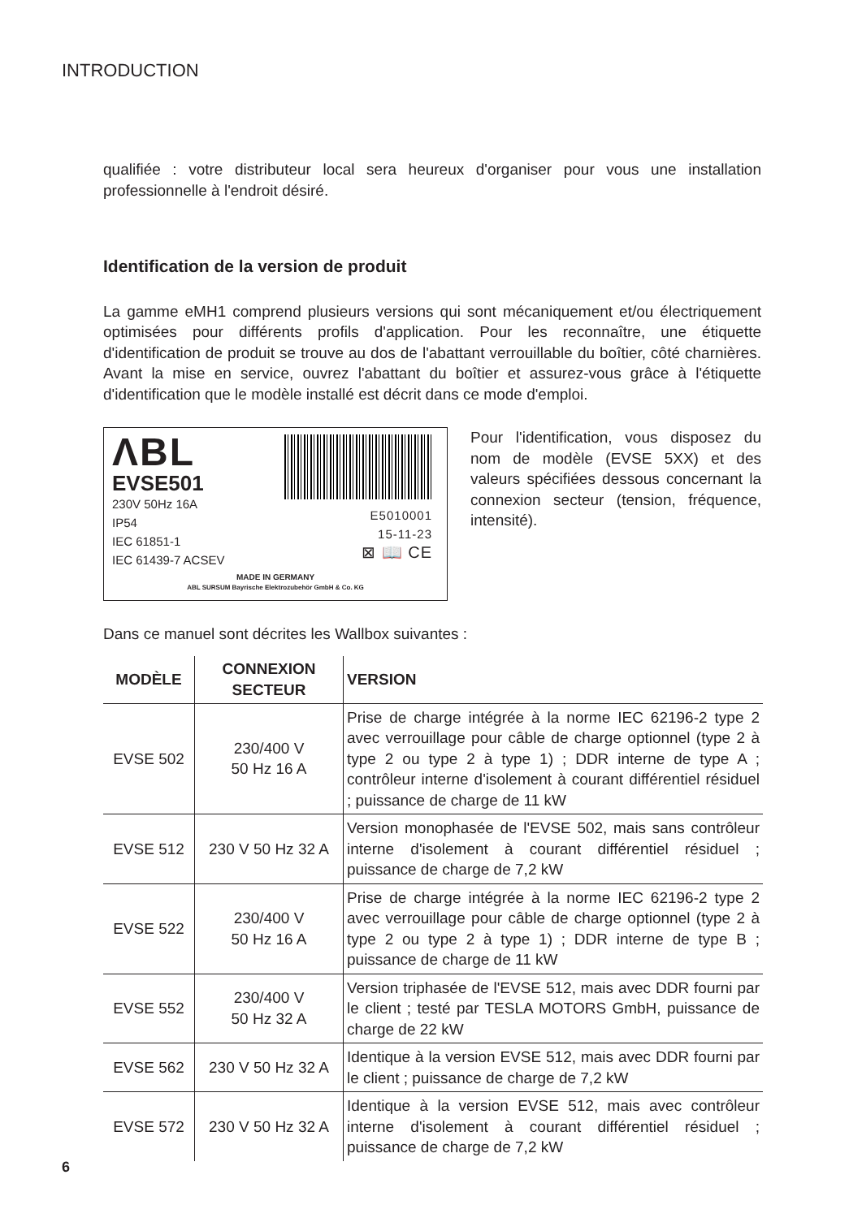INTRODUCTION
qualifiée : votre distributeur local sera heureux d'organiser pour vous une installation professionnelle à l'endroit désiré.
Identification de la version de produit
La gamme eMH1 comprend plusieurs versions qui sont mécaniquement et/ou électriquement optimisées pour différents profils d'application. Pour les reconnaître, une étiquette d'identification de produit se trouve au dos de l'abattant verrouillable du boîtier, côté charnières. Avant la mise en service, ouvrez l'abattant du boîtier et assurez-vous grâce à l'étiquette d'identification que le modèle installé est décrit dans ce mode d'emploi.
ΛBL
EVSE501
230V 50Hz 16A
IP54
IEC 61851-1
IEC 61439-7 ACSEV
E5010001
15-11-23
⊠ 📖 CE
MADE IN GERMANY
ABL SURSUM Bayrische Elektrozubehör GmbH & Co. KG
Pour l'identification, vous disposez du nom de modèle (EVSE 5XX) et des valeurs spécifiées dessous concernant la connexion secteur (tension, fréquence, intensité).
Dans ce manuel sont décrites les Wallbox suivantes :
| MODÈLE | CONNEXION SECTEUR | VERSION |
| --- | --- | --- |
| EVSE 502 | 230/400 V 50 Hz 16 A | Prise de charge intégrée à la norme IEC 62196-2 type 2 avec verrouillage pour câble de charge optionnel (type 2 à type 2 ou type 2 à type 1) ; DDR interne de type A ; contrôleur interne d'isolement à courant différentiel résiduel ; puissance de charge de 11 kW |
| EVSE 512 | 230 V 50 Hz 32 A | Version monophasée de l'EVSE 502, mais sans contrôleur interne d'isolement à courant différentiel résiduel ; puissance de charge de 7,2 kW |
| EVSE 522 | 230/400 V 50 Hz 16 A | Prise de charge intégrée à la norme IEC 62196-2 type 2 avec verrouillage pour câble de charge optionnel (type 2 à type 2 ou type 2 à type 1) ; DDR interne de type B ; puissance de charge de 11 kW |
| EVSE 552 | 230/400 V 50 Hz 32 A | Version triphasée de l'EVSE 512, mais avec DDR fourni par le client ; testé par TESLA MOTORS GmbH, puissance de charge de 22 kW |
| EVSE 562 | 230 V 50 Hz 32 A | Identique à la version EVSE 512, mais avec DDR fourni par le client ; puissance de charge de 7,2 kW |
| EVSE 572 | 230 V 50 Hz 32 A | Identique à la version EVSE 512, mais avec contrôleur interne d'isolement à courant différentiel résiduel ; puissance de charge de 7,2 kW |
6